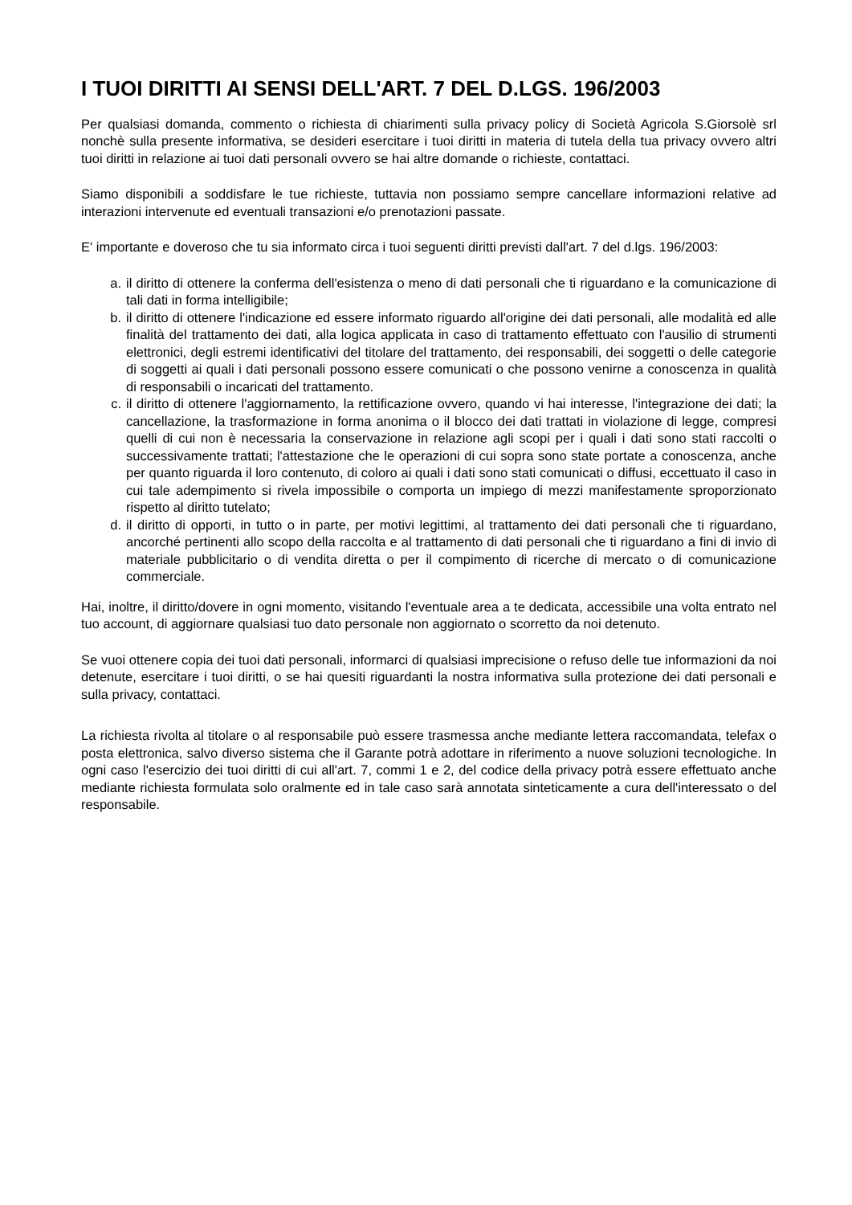I TUOI DIRITTI AI SENSI DELL'ART. 7 DEL D.LGS. 196/2003
Per qualsiasi domanda, commento o richiesta di chiarimenti sulla privacy policy di Società Agricola S.Giorsolè srl nonchè sulla presente informativa, se desideri esercitare i tuoi diritti in materia di tutela della tua privacy ovvero altri tuoi diritti in relazione ai tuoi dati personali ovvero se hai altre domande o richieste, contattaci.
Siamo disponibili a soddisfare le tue richieste, tuttavia non possiamo sempre cancellare informazioni relative ad interazioni intervenute ed eventuali transazioni e/o prenotazioni passate.
E' importante e doveroso che tu sia informato circa i tuoi seguenti diritti previsti dall'art. 7 del d.lgs. 196/2003:
a. il diritto di ottenere la conferma dell'esistenza o meno di dati personali che ti riguardano e la comunicazione di tali dati in forma intelligibile;
b. il diritto di ottenere l'indicazione ed essere informato riguardo all'origine dei dati personali, alle modalità ed alle finalità del trattamento dei dati, alla logica applicata in caso di trattamento effettuato con l'ausilio di strumenti elettronici, degli estremi identificativi del titolare del trattamento, dei responsabili, dei soggetti o delle categorie di soggetti ai quali i dati personali possono essere comunicati o che possono venirne a conoscenza in qualità di responsabili o incaricati del trattamento.
c. il diritto di ottenere l'aggiornamento, la rettificazione ovvero, quando vi hai interesse, l'integrazione dei dati; la cancellazione, la trasformazione in forma anonima o il blocco dei dati trattati in violazione di legge, compresi quelli di cui non è necessaria la conservazione in relazione agli scopi per i quali i dati sono stati raccolti o successivamente trattati; l'attestazione che le operazioni di cui sopra sono state portate a conoscenza, anche per quanto riguarda il loro contenuto, di coloro ai quali i dati sono stati comunicati o diffusi, eccettuato il caso in cui tale adempimento si rivela impossibile o comporta un impiego di mezzi manifestamente sproporzionato rispetto al diritto tutelato;
d. il diritto di opporti, in tutto o in parte, per motivi legittimi, al trattamento dei dati personali che ti riguardano, ancorché pertinenti allo scopo della raccolta e al trattamento di dati personali che ti riguardano a fini di invio di materiale pubblicitario o di vendita diretta o per il compimento di ricerche di mercato o di comunicazione commerciale.
Hai, inoltre, il diritto/dovere in ogni momento, visitando l'eventuale area a te dedicata, accessibile una volta entrato nel tuo account, di aggiornare qualsiasi tuo dato personale non aggiornato o scorretto da noi detenuto.
Se vuoi ottenere copia dei tuoi dati personali, informarci di qualsiasi imprecisione o refuso delle tue informazioni da noi detenute, esercitare i tuoi diritti, o se hai quesiti riguardanti la nostra informativa sulla protezione dei dati personali e sulla privacy, contattaci.
La richiesta rivolta al titolare o al responsabile può essere trasmessa anche mediante lettera raccomandata, telefax o posta elettronica, salvo diverso sistema che il Garante potrà adottare in riferimento a nuove soluzioni tecnologiche. In ogni caso l'esercizio dei tuoi diritti di cui all'art. 7, commi 1 e 2, del codice della privacy potrà essere effettuato anche mediante richiesta formulata solo oralmente ed in tale caso sarà annotata sinteticamente a cura dell'interessato o del responsabile.